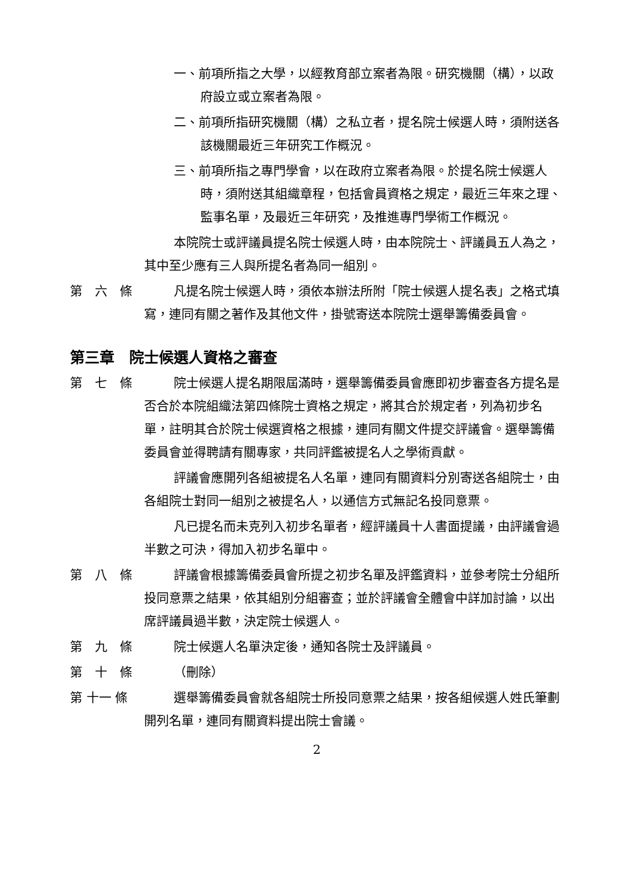一、前項所指之大學，以經教育部立案者為限。研究機關（構），以政府設立或立案者為限。
二、前項所指研究機關（構）之私立者，提名院士候選人時，須附送各該機關最近三年研究工作概況。
三、前項所指之專門學會，以在政府立案者為限。於提名院士候選人時，須附送其組織章程，包括會員資格之規定，最近三年來之理、監事名單，及最近三年研究，及推進專門學術工作概況。
本院院士或評議員提名院士候選人時，由本院院士、評議員五人為之，其中至少應有三人與所提名者為同一組別。
第　六　條 凡提名院士候選人時，須依本辦法所附「院士候選人提名表」之格式填寫，連同有關之著作及其他文件，掛號寄送本院院士選舉籌備委員會。
第三章　院士候選人資格之審查
第　七　條 院士候選人提名期限屆滿時，選舉籌備委員會應即初步審查各方提名是否合於本院組織法第四條院士資格之規定，將其合於規定者，列為初步名單，註明其合於院士候選資格之根據，連同有關文件提交評議會。選舉籌備委員會並得聘請有關專家，共同評鑑被提名人之學術貢獻。
評議會應開列各組被提名人名單，連同有關資料分別寄送各組院士，由各組院士對同一組別之被提名人，以通信方式無記名投同意票。
凡已提名而未克列入初步名單者，經評議員十人書面提議，由評議會過半數之可決，得加入初步名單中。
第　八　條 評議會根據籌備委員會所提之初步名單及評鑑資料，並參考院士分組所投同意票之結果，依其組別分組審查；並於評議會全體會中詳加討論，以出席評議員過半數，決定院士候選人。
第　九　條 院士候選人名單決定後，通知各院士及評議員。
第　十　條 （刪除）
第 十一 條 選舉籌備委員會就各組院士所投同意票之結果，按各組候選人姓氏筆劃開列名單，連同有關資料提出院士會議。
2